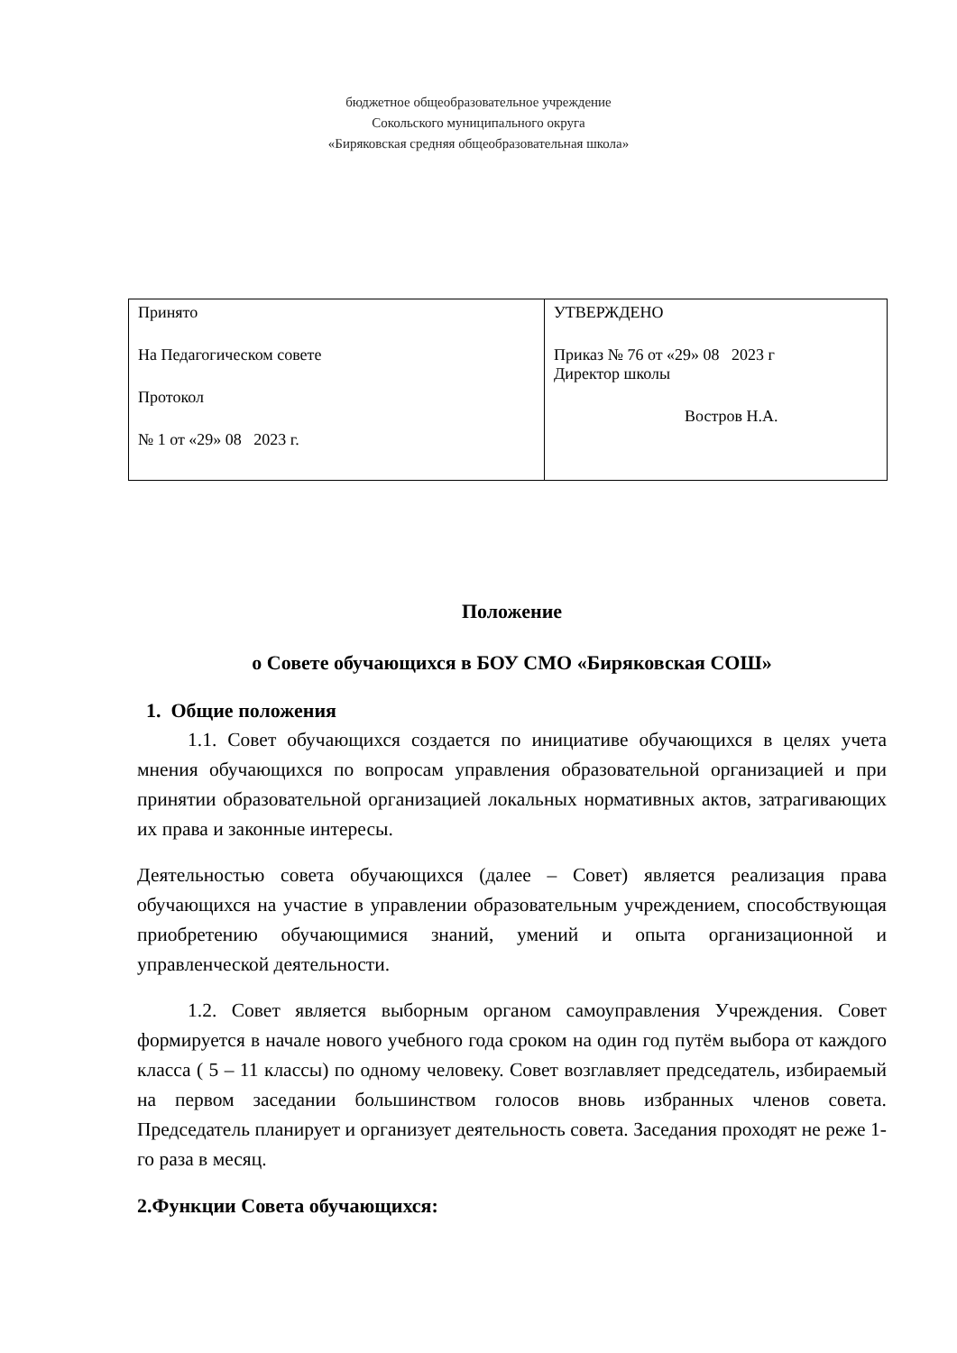бюджетное общеобразовательное учреждение
Сокольского муниципального округа
«Биряковская средняя общеобразовательная школа»
| Принято На Педагогическом совете Протокол № 1 от «29» 08 2023 г. | УТВЕРЖДЕНО Приказ № 76 от «29» 08 2023 г Директор школы Востров Н.А. |
Положение
о Совете обучающихся в БОУ СМО «Биряковская СОШ»
1. Общие положения
1.1. Совет обучающихся создается по инициативе обучающихся в целях учета мнения обучающихся по вопросам управления образовательной организацией и при принятии образовательной организацией локальных нормативных актов, затрагивающих их права и законные интересы.
Деятельностью совета обучающихся (далее – Совет) является реализация права обучающихся на участие в управлении образовательным учреждением, способствующая приобретению обучающимися знаний, умений и опыта организационной и управленческой деятельности.
1.2. Совет является выборным органом самоуправления Учреждения. Совет формируется в начале нового учебного года сроком на один год путём выбора от каждого класса ( 5 – 11 классы) по одному человеку. Совет возглавляет председатель, избираемый на первом заседании большинством голосов вновь избранных членов совета. Председатель планирует и организует деятельность совета. Заседания проходят не реже 1-го раза в месяц.
2.Функции Совета обучающихся: